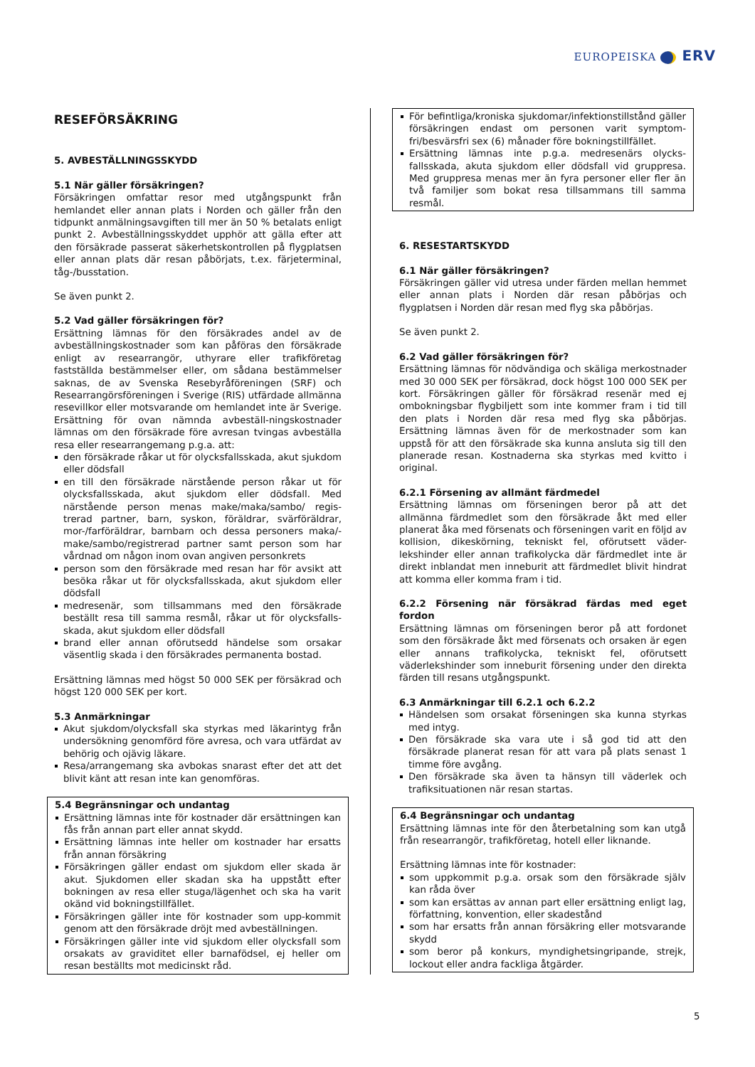EUROPEISKA ERV
RESEFÖRSÄKRING
5. AVBESTÄLLNINGSSKYDD
5.1 När gäller försäkringen?
Försäkringen omfattar resor med utgångspunkt från hemlandet eller annan plats i Norden och gäller från den tidpunkt anmälningsavgiften till mer än 50 % betalats enligt punkt 2. Avbeställningsskyddet upphör att gälla efter att den försäkrade passerat säkerhetskontrollen på flygplatsen eller annan plats där resan påbörjats, t.ex. färjeterminal, tåg-/busstation.
Se även punkt 2.
5.2 Vad gäller försäkringen för?
Ersättning lämnas för den försäkrades andel av de avbeställningskostnader som kan påföras den försäkrade enligt av researrangör, uthyrare eller trafikföretag fastställda bestämmelser eller, om sådana bestämmelser saknas, de av Svenska Resebyråföreningen (SRF) och Researrangörsföreningen i Sverige (RIS) utfärdade allmänna resevillkor eller motsvarande om hemlandet inte är Sverige. Ersättning för ovan nämnda avbeställ-ningskostnader lämnas om den försäkrade före avresan tvingas avbeställa resa eller researrangemang p.g.a. att:
den försäkrade råkar ut för olycksfallsskada, akut sjukdom eller dödsfall
en till den försäkrade närstående person råkar ut för olycksfallsskada, akut sjukdom eller dödsfall. Med närstående person menas make/maka/sambo/ regis-trerad partner, barn, syskon, föräldrar, svärföräldrar, mor-/farföräldrar, barnbarn och dessa personers maka/-make/sambo/registrerad partner samt person som har vårdnad om någon inom ovan angiven personkrets
person som den försäkrade med resan har för avsikt att besöka råkar ut för olycksfallsskada, akut sjukdom eller dödsfall
medresenär, som tillsammans med den försäkrade beställt resa till samma resmål, råkar ut för olycksfalls-skada, akut sjukdom eller dödsfall
brand eller annan oförutsedd händelse som orsakar väsentlig skada i den försäkrades permanenta bostad.
Ersättning lämnas med högst 50 000 SEK per försäkrad och högst 120 000 SEK per kort.
5.3 Anmärkningar
Akut sjukdom/olycksfall ska styrkas med läkarintyg från undersökning genomförd före avresa, och vara utfärdat av behörig och ojävig läkare.
Resa/arrangemang ska avbokas snarast efter det att det blivit känt att resan inte kan genomföras.
5.4 Begränsningar och undantag
Ersättning lämnas inte för kostnader där ersättningen kan fås från annan part eller annat skydd.
Ersättning lämnas inte heller om kostnader har ersatts från annan försäkring
Försäkringen gäller endast om sjukdom eller skada är akut. Sjukdomen eller skadan ska ha uppstått efter bokningen av resa eller stuga/lägenhet och ska ha varit okänd vid bokningstillfället.
Försäkringen gäller inte för kostnader som upp-kommit genom att den försäkrade dröjt med avbeställningen.
Försäkringen gäller inte vid sjukdom eller olycksfall som orsakats av graviditet eller barnafödsel, ej heller om resan beställts mot medicinskt råd.
För befintliga/kroniska sjukdomar/infektionstillstånd gäller försäkringen endast om personen varit symptom-fri/besvärsfri sex (6) månader före bokningstillfället.
Ersättning lämnas inte p.g.a. medresenärs olycks-fallsskada, akuta sjukdom eller dödsfall vid gruppresa. Med gruppresa menas mer än fyra personer eller fler än två familjer som bokat resa tillsammans till samma resmål.
6. RESESTARTSKYDD
6.1 När gäller försäkringen?
Försäkringen gäller vid utresa under färden mellan hemmet eller annan plats i Norden där resan påbörjas och flygplatsen i Norden där resan med flyg ska påbörjas.
Se även punkt 2.
6.2 Vad gäller försäkringen för?
Ersättning lämnas för nödvändiga och skäliga merkostnader med 30 000 SEK per försäkrad, dock högst 100 000 SEK per kort. Försäkringen gäller för försäkrad resenär med ej ombokningsbar flygbiljett som inte kommer fram i tid till den plats i Norden där resa med flyg ska påbörjas. Ersättning lämnas även för de merkostnader som kan uppstå för att den försäkrade ska kunna ansluta sig till den planerade resan. Kostnaderna ska styrkas med kvitto i original.
6.2.1 Försening av allmänt färdmedel
Ersättning lämnas om förseningen beror på att det allmänna färdmedlet som den försäkrade åkt med eller planerat åka med försenats och förseningen varit en följd av kollision, dikeskörning, tekniskt fel, oförutsett väder-lekshinder eller annan trafikolycka där färdmedlet inte är direkt inblandat men inneburit att färdmedlet blivit hindrat att komma eller komma fram i tid.
6.2.2 Försening när försäkrad färdas med eget fordon
Ersättning lämnas om förseningen beror på att fordonet som den försäkrade åkt med försenats och orsaken är egen eller annans trafikolycka, tekniskt fel, oförutsett väderlekshinder som inneburit försening under den direkta färden till resans utgångspunkt.
6.3 Anmärkningar till 6.2.1 och 6.2.2
Händelsen som orsakat förseningen ska kunna styrkas med intyg.
Den försäkrade ska vara ute i så god tid att den försäkrade planerat resan för att vara på plats senast 1 timme före avgång.
Den försäkrade ska även ta hänsyn till väderlek och trafiksituationen när resan startas.
6.4 Begränsningar och undantag
Ersättning lämnas inte för den återbetalning som kan utgå från researrangör, trafikföretag, hotell eller liknande.
Ersättning lämnas inte för kostnader:
som uppkommit p.g.a. orsak som den försäkrade själv kan råda över
som kan ersättas av annan part eller ersättning enligt lag, författning, konvention, eller skadestånd
som har ersatts från annan försäkring eller motsvarande skydd
som beror på konkurs, myndighetsingripande, strejk, lockout eller andra fackliga åtgärder.
5